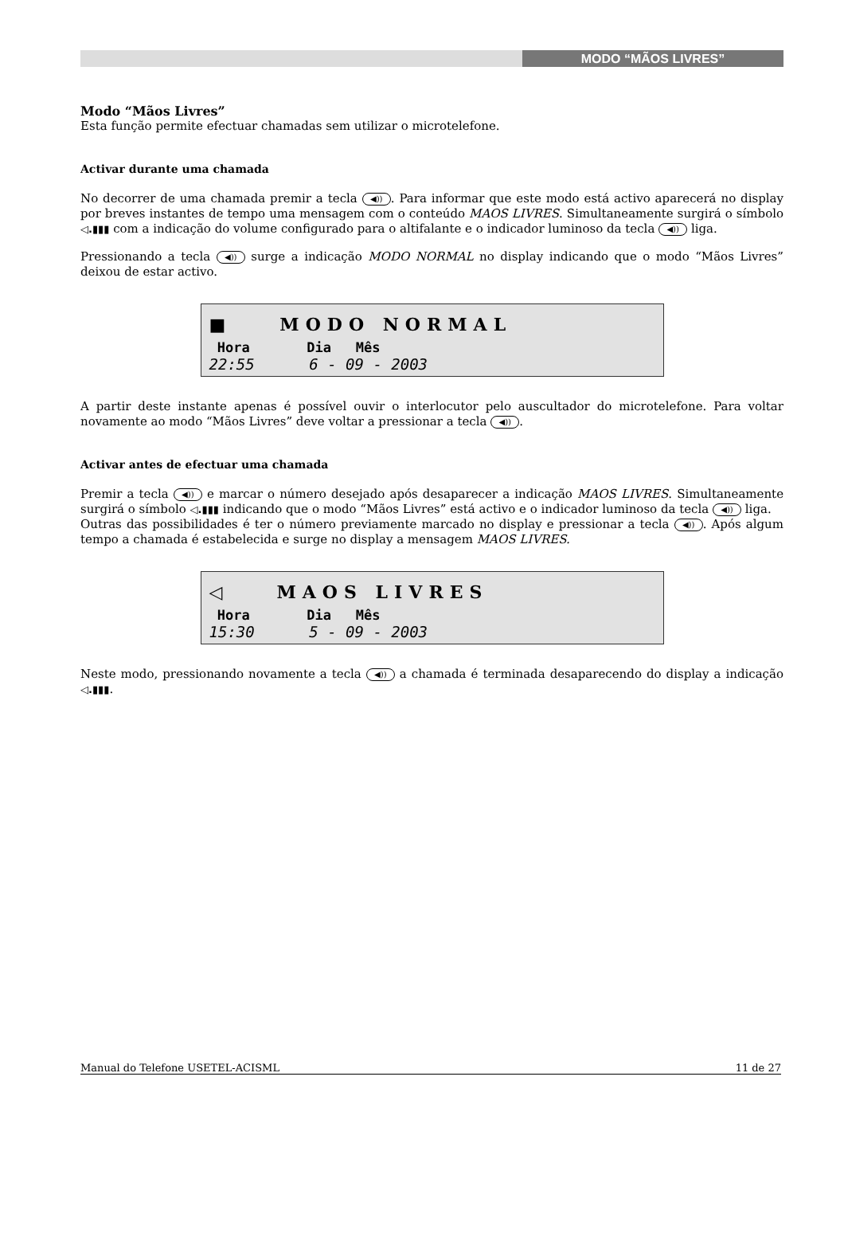MODO “MÃOS LIVRES”
Modo “Mãos Livres”
Esta função permite efectuar chamadas sem utilizar o microtelefone.
Activar durante uma chamada
No decorrer de uma chamada premir a tecla ◀)). Para informar que este modo está activo aparecerá no display por breves instantes de tempo uma mensagem com o conteúdo MAOS LIVRES. Simultaneamente surgirá o símbolo ◁.▮▮▮ com a indicação do volume configurado para o altifalante e o indicador luminoso da tecla ◀)) liga.
Pressionando a tecla ◀)) surge a indicação MODO NORMAL no display indicando que o modo “Mãos Livres” deixou de estar activo.
■ MODO NORMAL
Hora Dia Mês
22:55 6 - 09 - 2003
A partir deste instante apenas é possível ouvir o interlocutor pelo auscultador do microtelefone. Para voltar novamente ao modo “Mãos Livres” deve voltar a pressionar a tecla ◀)).
Activar antes de efectuar uma chamada
Premir a tecla ◀)) e marcar o número desejado após desaparecer a indicação MAOS LIVRES. Simultaneamente surgirá o símbolo ◁.▮▮▮ indicando que o modo “Mãos Livres” está activo e o indicador luminoso da tecla ◀)) liga.
Outras das possibilidades é ter o número previamente marcado no display e pressionar a tecla ◀)). Após algum tempo a chamada é estabelecida e surge no display a mensagem MAOS LIVRES.
◁ MAOS LIVRES
Hora Dia Mês
15:30 5 - 09 - 2003
Neste modo, pressionando novamente a tecla ◀)) a chamada é terminada desaparecendo do display a indicação ◁.▮▮▮.
Manual do Telefone USETEL-ACISML 11 de 27